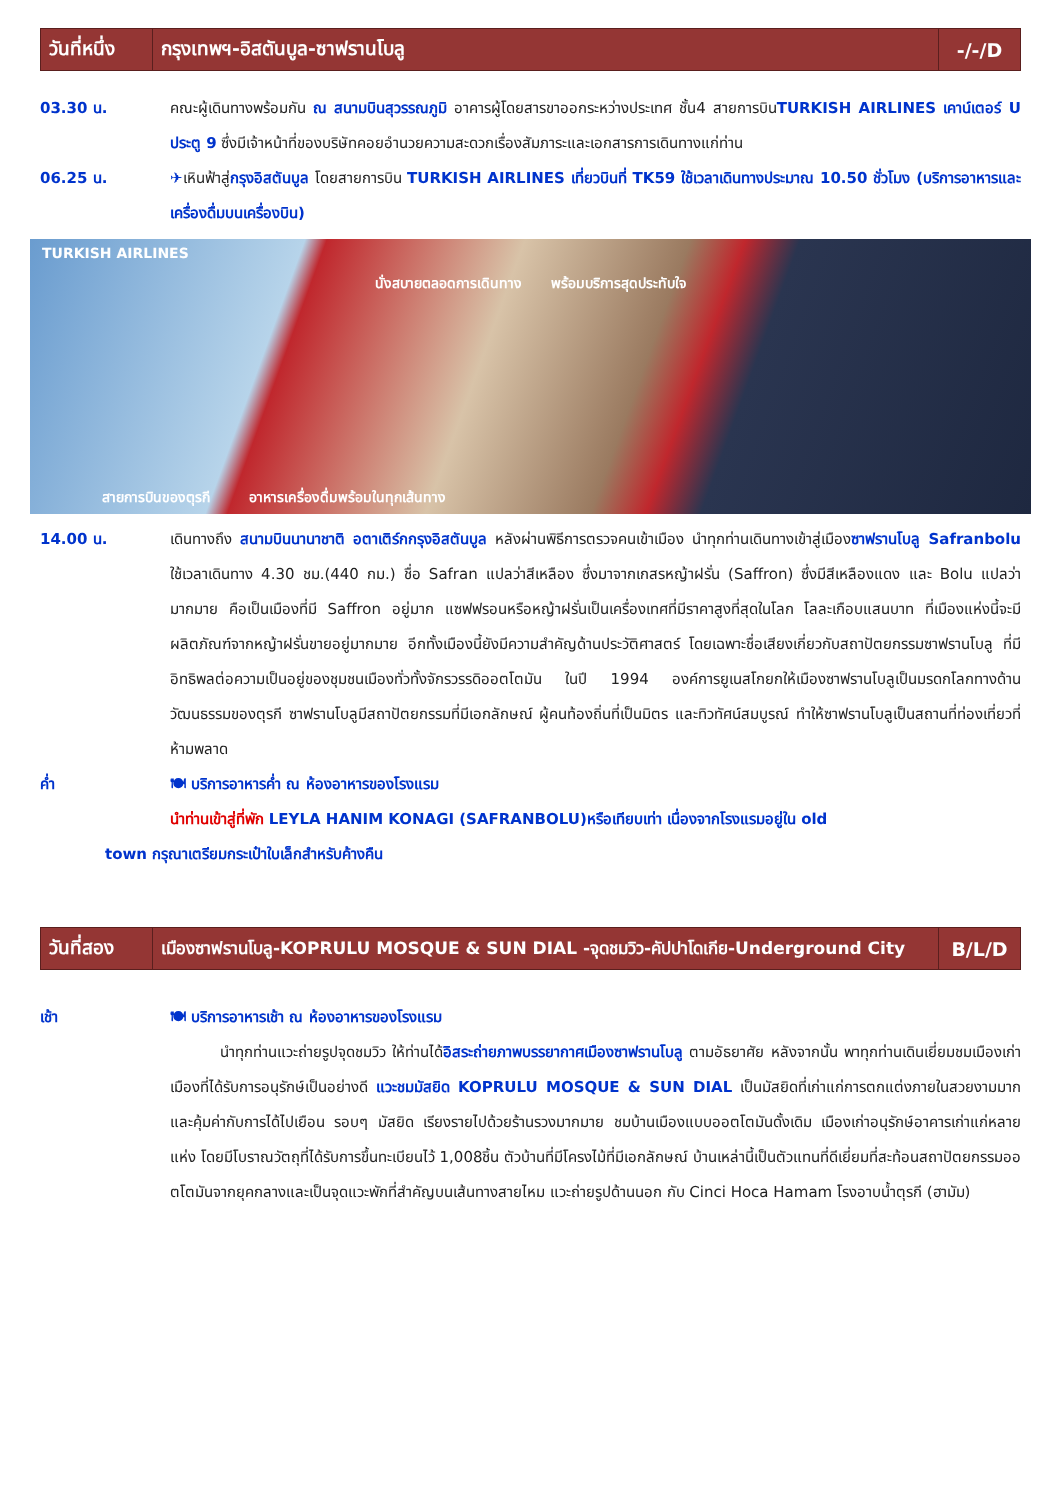| วันที่หนึ่ง | กรุงเทพฯ-อิสตันบูล-ซาฟรานโบลู | -/-/D |
03.30 น. คณะผู้เดินทางพร้อมกัน ณ สนามบินสุวรรณภูมิ อาคารผู้โดยสารขาออกระหว่างประเทศ ชั้น4 สายการบินTURKISH AIRLINES เคาน์เตอร์ U ประตู 9 ซึ่งมีเจ้าหน้าที่ของบริษัทคอยอำนวยความสะดวกเรื่องสัมภาระและเอกสารการเดินทางแก่ท่าน
06.25 น. ✈เหินฟ้าสู่กรุงอิสตันบูล โดยสายการบิน TURKISH AIRLINES เที่ยวบินที่ TK59 ใช้เวลาเดินทางประมาณ 10.50 ชั่วโมง (บริการอาหารและเครื่องดื่มบนเครื่องบิน)
TURKISH AIRLINES
นั่งสบายตลอดการเดินทาง พร้อมบริการสุดประทับใจ
สายการบินของตุรกี อาหารเครื่องดื่มพร้อมในทุกเส้นทาง
14.00 น. เดินทางถึง สนามบินนานาชาติ อตาเติร์กกรุงอิสตันบูล หลังผ่านพิธีการตรวจคนเข้าเมือง นำทุกท่านเดินทางเข้าสู่เมืองซาฟรานโบลู Safranbolu ใช้เวลาเดินทาง 4.30 ชม.(440 กม.) ชื่อ Safran แปลว่าสีเหลือง ซึ่งมาจากเกสรหญ้าฝรั่น (Saffron) ซึ่งมีสีเหลืองแดง และ Bolu แปลว่ามากมาย คือเป็นเมืองที่มี Saffron อยู่มาก แซฟฟรอนหรือหญ้าฝรั่นเป็นเครื่องเทศที่มีราคาสูงที่สุดในโลก โลละเกือบแสนบาท ที่เมืองแห่งนี้จะมีผลิตภัณฑ์จากหญ้าฝรั่นขายอยู่มากมาย อีกทั้งเมืองนี้ยังมีความสำคัญด้านประวัติศาสตร์ โดยเฉพาะชื่อเสียงเกี่ยวกับสถาปัตยกรรมซาฟรานโบลู ที่มีอิทธิพลต่อความเป็นอยู่ของชุมชนเมืองทั่วทั้งจักรวรรดิออตโตมัน ในปี 1994 องค์การยูเนสโกยกให้เมืองซาฟรานโบลูเป็นมรดกโลกทางด้านวัฒนธรรมของตุรกี ซาฟรานโบลูมีสถาปัตยกรรมที่มีเอกลักษณ์ ผู้คนท้องถิ่นที่เป็นมิตร และทิวทัศน์สมบูรณ์ ทำให้ซาฟรานโบลูเป็นสถานที่ท่องเที่ยวที่ห้ามพลาด
ค่ำ 🍽 บริการอาหารค่ำ ณ ห้องอาหารของโรงแรม
นำท่านเข้าสู่ที่พัก LEYLA HANIM KONAGI (SAFRANBOLU)หรือเทียบเท่า เนื่องจากโรงแรมอยู่ใน old
town กรุณาเตรียมกระเป๋าใบเล็กสำหรับค้างคืน
| วันที่สอง | เมืองซาฟรานโบลู-KOPRULU MOSQUE & SUN DIAL -จุดชมวิว-คัปปาโดเกีย-Underground City | B/L/D |
เช้า 🍽 บริการอาหารเช้า ณ ห้องอาหารของโรงแรม
นำทุกท่านแวะถ่ายรูปจุดชมวิว ให้ท่านได้อิสระถ่ายภาพบรรยากาศเมืองซาฟรานโบลู ตามอัธยาศัย หลังจากนั้น พาทุกท่านเดินเยี่ยมชมเมืองเก่า เมืองที่ได้รับการอนุรักษ์เป็นอย่างดี แวะชมมัสยิด KOPRULU MOSQUE & SUN DIAL เป็นมัสยิดที่เก่าแก่การตกแต่งภายในสวยงามมากและคุ้มค่ากับการได้ไปเยือน รอบๆ มัสยิด เรียงรายไปด้วยร้านรวงมากมาย ชมบ้านเมืองแบบออตโตมันดั้งเดิม เมืองเก่าอนุรักษ์อาคารเก่าแก่หลายแห่ง โดยมีโบราณวัตถุที่ได้รับการขึ้นทะเบียนไว้ 1,008ชิ้น ตัวบ้านที่มีโครงไม้ที่มีเอกลักษณ์ บ้านเหล่านี้เป็นตัวแทนที่ดีเยี่ยมที่สะท้อนสถาปัตยกรรมออตโตมันจากยุคกลางและเป็นจุดแวะพักที่สำคัญบนเส้นทางสายไหม แวะถ่ายรูปด้านนอก กับ Cinci Hoca Hamam โรงอาบน้ำตุรกี (ฮามัม)